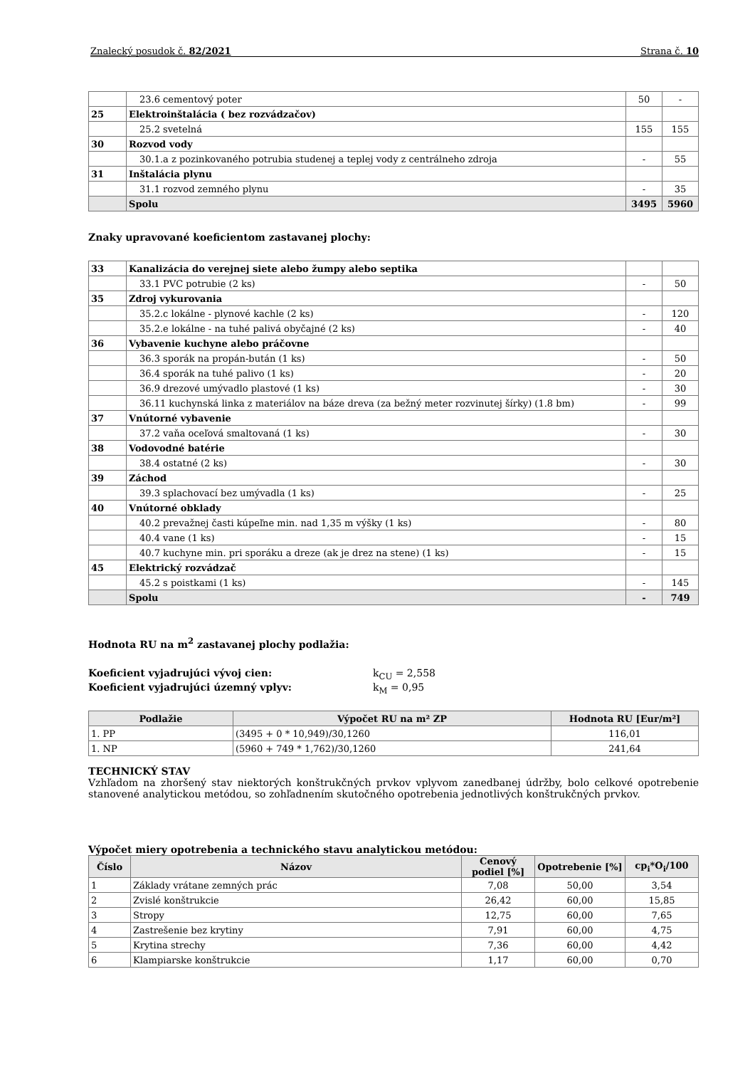Znalecký posudok č. 82/2021 Strana č. 10
| | 23.6 cementový poter | 50 | - |
| 25 | Elektroinštalácia ( bez rozvádzačov) | | |
| | 25.2 svetelná | 155 | 155 |
| 30 | Rozvod vody | | |
| | 30.1.a z pozinkovaného potrubia studenej a teplej vody z centrálneho zdroja | - | 55 |
| 31 | Inštalácia plynu | | |
| | 31.1 rozvod zemného plynu | - | 35 |
| | Spolu | 3495 | 5960 |
Znaky upravované koeficientom zastavanej plochy:
| 33 | Kanalizácia do verejnej siete alebo žumpy alebo septika | | |
| | 33.1 PVC potrubie (2 ks) | - | 50 |
| 35 | Zdroj vykurovania | | |
| | 35.2.c lokálne - plynové kachle (2 ks) | - | 120 |
| | 35.2.e lokálne - na tuhé palivá obyčajné (2 ks) | - | 40 |
| 36 | Vybavenie kuchyne alebo práčovne | | |
| | 36.3 sporák na propán-bután (1 ks) | - | 50 |
| | 36.4 sporák na tuhé palivo (1 ks) | - | 20 |
| | 36.9 drezové umývadlo plastové (1 ks) | - | 30 |
| | 36.11 kuchynská linka z materiálov na báze dreva (za bežný meter rozvinutej šírky) (1.8 bm) | - | 99 |
| 37 | Vnútorné vybavenie | | |
| | 37.2 vaňa oceľová smaltovaná (1 ks) | - | 30 |
| 38 | Vodovodné batérie | | |
| | 38.4 ostatné (2 ks) | - | 30 |
| 39 | Záchod | | |
| | 39.3 splachovací bez umývadla (1 ks) | - | 25 |
| 40 | Vnútorné obklady | | |
| | 40.2 prevažnej časti kúpeľne min. nad 1,35 m výšky (1 ks) | - | 80 |
| | 40.4 vane (1 ks) | - | 15 |
| | 40.7 kuchyne min. pri sporáku a dreze (ak je drez na stene) (1 ks) | - | 15 |
| 45 | Elektrický rozvádzač | | |
| | 45.2 s poistkami (1 ks) | - | 145 |
| | Spolu | - | 749 |
Hodnota RU na m<sup>2</sup> zastavanej plochy podlažia:
Koeficient vyjadrujúci vývoj cien: k<sub>CU</sub> = 2,558
Koeficient vyjadrujúci územný vplyv: k<sub>M</sub> = 0,95
| Podlažie | Výpočet RU na m² ZP | Hodnota RU [Eur/m²] |
| --- | --- | --- |
| 1. PP | (3495 + 0 * 10,949)/30,1260 | 116,01 |
| 1. NP | (5960 + 749 * 1,762)/30,1260 | 241,64 |
TECHNICKÝ STAV
Vzhľadom na zhoršený stav niektorých konštrukčných prvkov vplyvom zanedbanej údržby, bolo celkové opotrebenie stanovené analytickou metódou, so zohľadnením skutočného opotrebenia jednotlivých konštrukčných prvkov.
Výpočet miery opotrebenia a technického stavu analytickou metódou:
| Číslo | Názov | Cenový podiel [%] | Opotrebenie [%] | cp<sub>i</sub>*O<sub>i</sub>/100 |
| --- | --- | --- | --- | --- |
| 1 | Základy vrátane zemných prác | 7,08 | 50,00 | 3,54 |
| 2 | Zvislé konštrukcie | 26,42 | 60,00 | 15,85 |
| 3 | Stropy | 12,75 | 60,00 | 7,65 |
| 4 | Zastrešenie bez krytiny | 7,91 | 60,00 | 4,75 |
| 5 | Krytina strechy | 7,36 | 60,00 | 4,42 |
| 6 | Klampiarske konštrukcie | 1,17 | 60,00 | 0,70 |